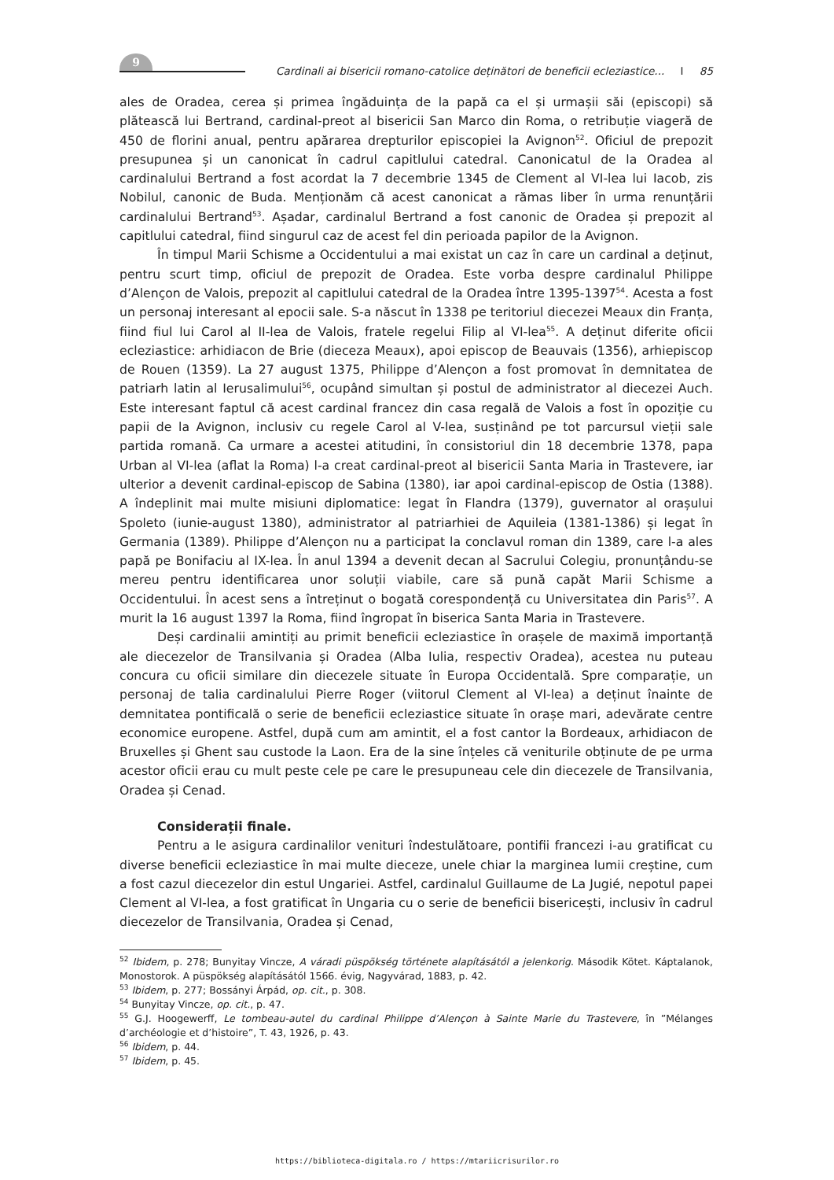9
Cardinali ai bisericii romano-catolice deținători de beneficii ecleziastice... I 85
ales de Oradea, cerea și primea îngăduința de la papă ca el și urmașii săi (episcopi) să plătească lui Bertrand, cardinal-preot al bisericii San Marco din Roma, o retribuție viageră de 450 de florini anual, pentru apărarea drepturilor episcopiei la Avignon<sup>52</sup>. Oficiul de prepozit presupunea și un canonicat în cadrul capitlului catedral. Canonicatul de la Oradea al cardinalului Bertrand a fost acordat la 7 decembrie 1345 de Clement al VI-lea lui Iacob, zis Nobilul, canonic de Buda. Menționăm că acest canonicat a rămas liber în urma renunțării cardinalului Bertrand<sup>53</sup>. Așadar, cardinalul Bertrand a fost canonic de Oradea și prepozit al capitlului catedral, fiind singurul caz de acest fel din perioada papilor de la Avignon.
În timpul Marii Schisme a Occidentului a mai existat un caz în care un cardinal a deținut, pentru scurt timp, oficiul de prepozit de Oradea. Este vorba despre cardinalul Philippe d’Alençon de Valois, prepozit al capitlului catedral de la Oradea între 1395-1397<sup>54</sup>. Acesta a fost un personaj interesant al epocii sale. S-a născut în 1338 pe teritoriul diecezei Meaux din Franța, fiind fiul lui Carol al II-lea de Valois, fratele regelui Filip al VI-lea<sup>55</sup>. A deținut diferite oficii ecleziastice: arhidiacon de Brie (dieceza Meaux), apoi episcop de Beauvais (1356), arhiepiscop de Rouen (1359). La 27 august 1375, Philippe d’Alençon a fost promovat în demnitatea de patriarh latin al Ierusalimului<sup>56</sup>, ocupând simultan și postul de administrator al diecezei Auch. Este interesant faptul că acest cardinal francez din casa regală de Valois a fost în opoziție cu papii de la Avignon, inclusiv cu regele Carol al V-lea, susținând pe tot parcursul vieții sale partida romană. Ca urmare a acestei atitudini, în consistoriul din 18 decembrie 1378, papa Urban al VI-lea (aflat la Roma) l-a creat cardinal-preot al bisericii Santa Maria in Trastevere, iar ulterior a devenit cardinal-episcop de Sabina (1380), iar apoi cardinal-episcop de Ostia (1388). A îndeplinit mai multe misiuni diplomatice: legat în Flandra (1379), guvernator al orașului Spoleto (iunie-august 1380), administrator al patriarhiei de Aquileia (1381-1386) și legat în Germania (1389). Philippe d’Alençon nu a participat la conclavul roman din 1389, care l-a ales papă pe Bonifaciu al IX-lea. În anul 1394 a devenit decan al Sacrului Colegiu, pronunțându-se mereu pentru identificarea unor soluții viabile, care să pună capăt Marii Schisme a Occidentului. În acest sens a întreținut o bogată corespondență cu Universitatea din Paris<sup>57</sup>. A murit la 16 august 1397 la Roma, fiind îngropat în biserica Santa Maria in Trastevere.
Deși cardinalii amintiți au primit beneficii ecleziastice în orașele de maximă importanță ale diecezelor de Transilvania și Oradea (Alba Iulia, respectiv Oradea), acestea nu puteau concura cu oficii similare din diecezele situate în Europa Occidentală. Spre comparație, un personaj de talia cardinalului Pierre Roger (viitorul Clement al VI-lea) a deținut înainte de demnitatea pontificală o serie de beneficii ecleziastice situate în orașe mari, adevărate centre economice europene. Astfel, după cum am amintit, el a fost cantor la Bordeaux, arhidiacon de Bruxelles și Ghent sau custode la Laon. Era de la sine înțeles că veniturile obținute de pe urma acestor oficii erau cu mult peste cele pe care le presupuneau cele din diecezele de Transilvania, Oradea și Cenad.
Considerații finale.
Pentru a le asigura cardinalilor venituri îndestulătoare, pontifii francezi i-au gratificat cu diverse beneficii ecleziastice în mai multe dieceze, unele chiar la marginea lumii creștine, cum a fost cazul diecezelor din estul Ungariei. Astfel, cardinalul Guillaume de La Jugié, nepotul papei Clement al VI-lea, a fost gratificat în Ungaria cu o serie de beneficii bisericești, inclusiv în cadrul diecezelor de Transilvania, Oradea și Cenad,
<sup>52</sup> Ibidem, p. 278; Bunyitay Vincze, A váradi püspökség története alapításától a jelenkorig. Második Kötet. Káptalanok, Monostorok. A püspökség alapításától 1566. évig, Nagyvárad, 1883, p. 42.
<sup>53</sup> Ibidem, p. 277; Bossányi Árpád, op. cit., p. 308.
<sup>54</sup> Bunyitay Vincze, op. cit., p. 47.
<sup>55</sup> G.J. Hoogewerff, Le tombeau-autel du cardinal Philippe d’Alençon à Sainte Marie du Trastevere, în ”Mélanges d’archéologie et d’histoire”, T. 43, 1926, p. 43.
<sup>56</sup> Ibidem, p. 44.
<sup>57</sup> Ibidem, p. 45.
https://biblioteca-digitala.ro / https://mtariicrisurilor.ro